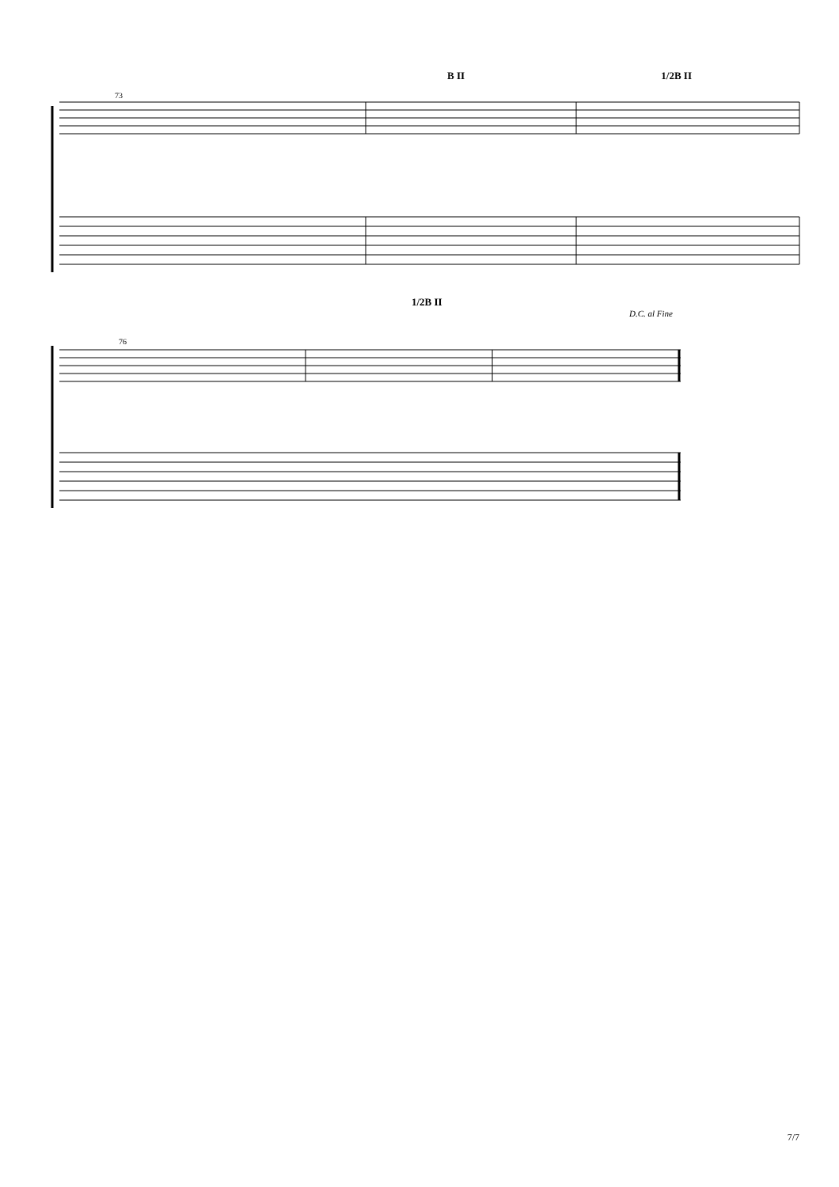B II 1/2B II
73
3 3 2 3 4 4 2 (3) (4) (4) (4) 2 2 2 2 4 2 2 0 0 1 0 0 2 0 3 2 4 0 2 3 2 0 0 0 1 0
1/2B II
D.C. al Fine
76
(0) (0) (1) 0 0 0 0 0 1 0 0 0 0 0 0 1 0 0 2 3 2 4 0 2 3 2 0 0 0 1 0 (0) (0) (1) 4 7 7 6 0 0 0
7/7